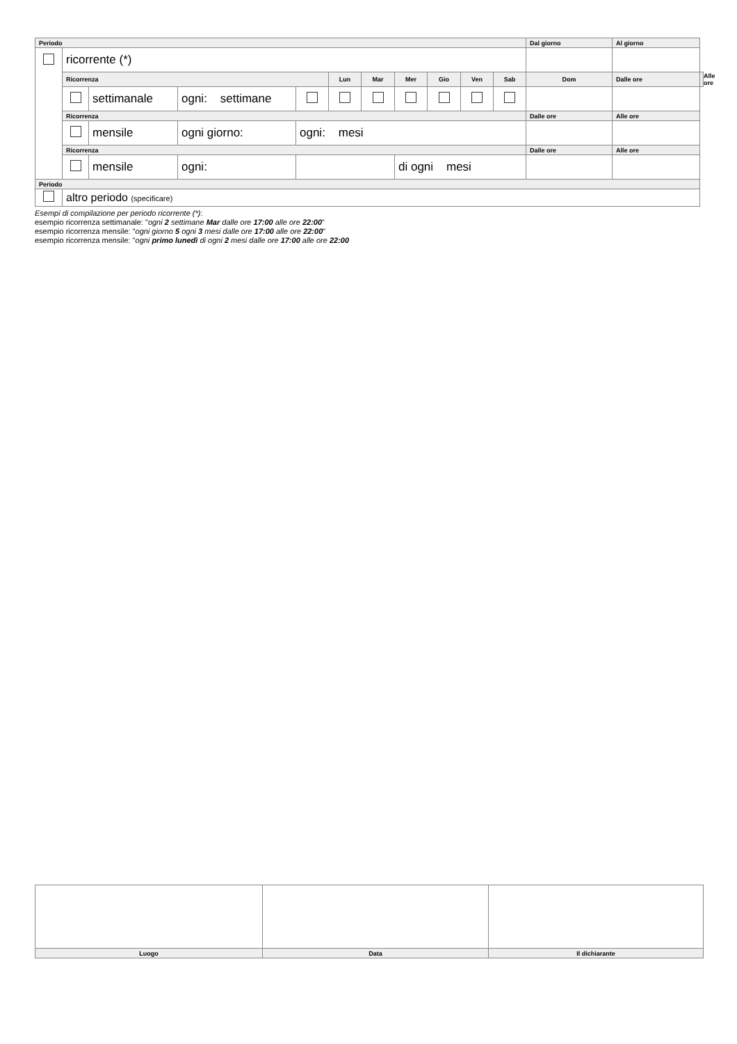| Periodo | | | | | | | | | | | Dal giorno | Al giorno | |
| --- | --- | --- | --- | --- | --- | --- | --- | --- | --- | --- | --- | --- | --- |
| | ricorrente (*) | | | | | | | | | | | | |
| | Ricorrenza | | | | Lun | Mar | Mer | Gio | Ven | Sab | Dom | Dalle ore | Alle ore |
| | | settimanale | ogni: settimane | | | | | | | | | | |
| | Ricorrenza | | | | | | | | | | Dalle ore | Alle ore | |
| | | mensile | ogni giorno: | ogni: mesi | | | | | | | | | |
| | Ricorrenza | | | | | | | | | | Dalle ore | Alle ore | |
| | | mensile | ogni: | | | | di ogni mesi | | | | | | |
| Periodo | | | | | | | | | | | | | |
| | altro periodo (specificare) | | | | | | | | | | | | |
Esempi di compilazione per periodo ricorrente (*):
esempio ricorrenza settimanale: "ogni 2 settimane Mar dalle ore 17:00 alle ore 22:00"
esempio ricorrenza mensile: "ogni giorno 5 ogni 3 mesi dalle ore 17:00 alle ore 22:00"
esempio ricorrenza mensile: "ogni primo lunedì di ogni 2 mesi dalle ore 17:00 alle ore 22:00
| Luogo | Data | Il dichiarante |
| --- | --- | --- |